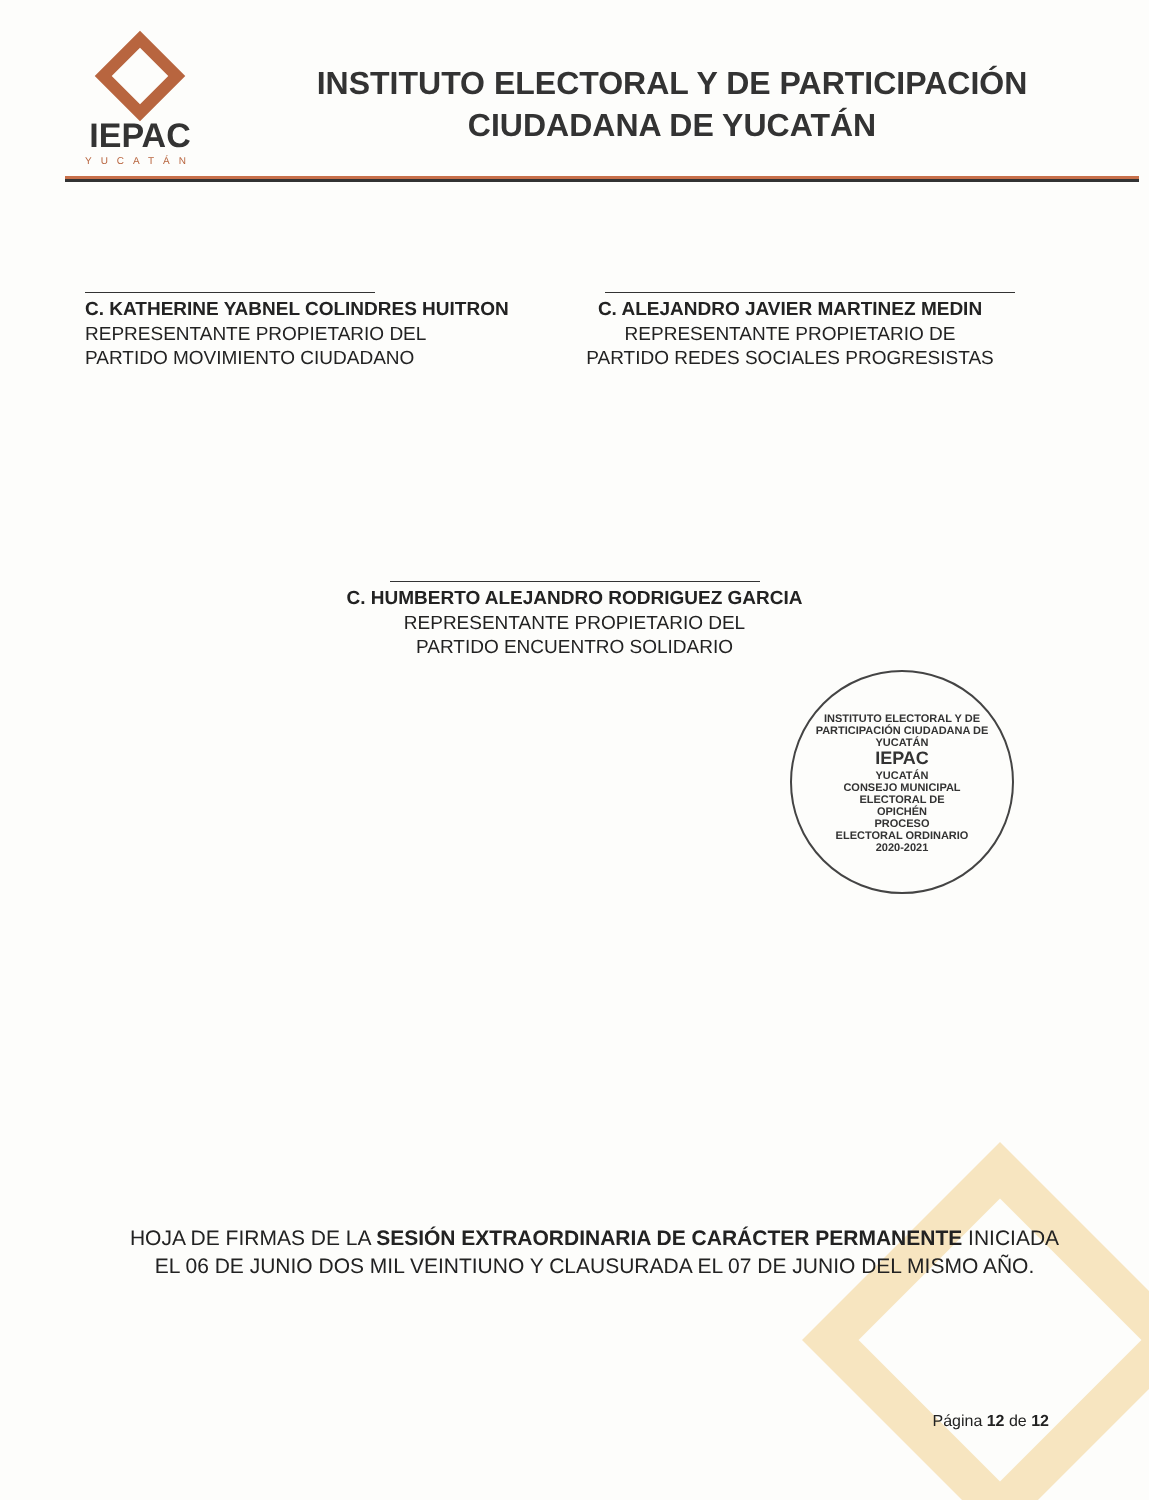IEPAC
YUCATÁN
INSTITUTO ELECTORAL Y DE PARTICIPACIÓN
CIUDADANA DE YUCATÁN
C. KATHERINE YABNEL COLINDRES HUITRON
REPRESENTANTE PROPIETARIO DEL
PARTIDO MOVIMIENTO CIUDADANO
C. ALEJANDRO JAVIER MARTINEZ MEDIN
REPRESENTANTE PROPIETARIO DE
PARTIDO REDES SOCIALES PROGRESISTAS
C. HUMBERTO ALEJANDRO RODRIGUEZ GARCIA
REPRESENTANTE PROPIETARIO DEL
PARTIDO ENCUENTRO SOLIDARIO
INSTITUTO ELECTORAL Y DE PARTICIPACIÓN CIUDADANA DE YUCATÁN
IEPAC
YUCATÁN
CONSEJO MUNICIPAL
ELECTORAL DE
OPICHÉN
PROCESO
ELECTORAL ORDINARIO
2020-2021
HOJA DE FIRMAS DE LA SESIÓN EXTRAORDINARIA DE CARÁCTER PERMANENTE INICIADA EL 06 DE JUNIO DOS MIL VEINTIUNO Y CLAUSURADA EL 07 DE JUNIO DEL MISMO AÑO.
Página 12 de 12